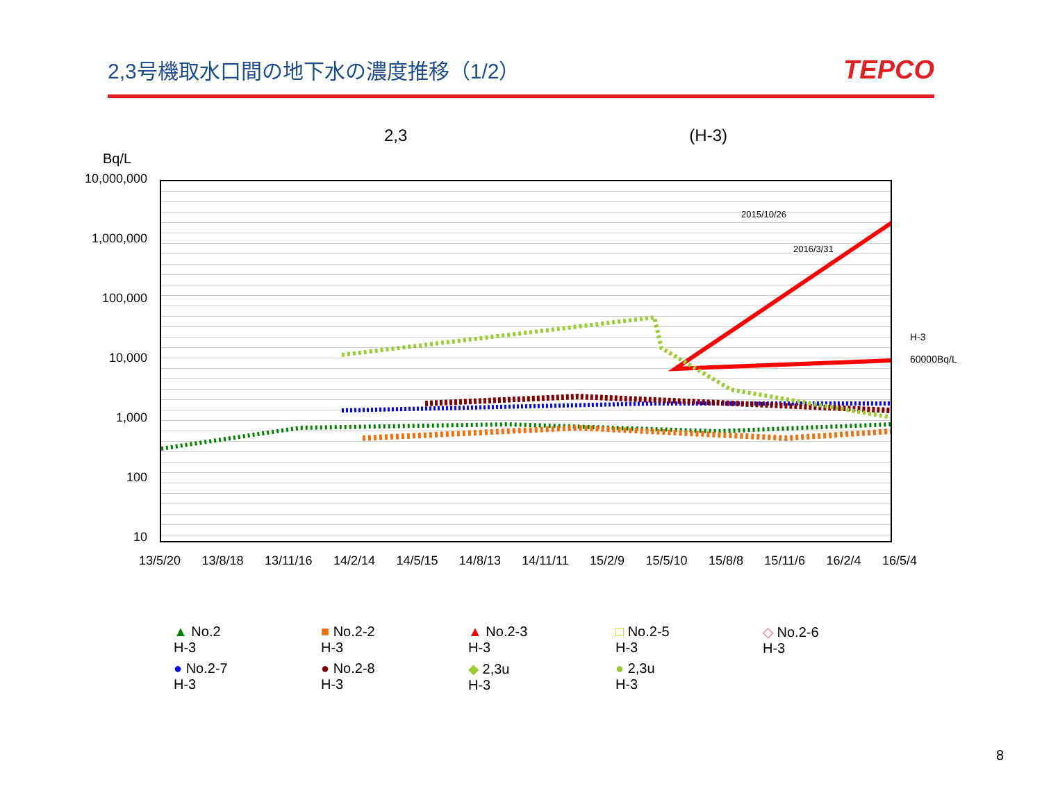2,3号機取水口間の地下水の濃度推移（1/2）
TEPCO
2,3 (H-3)
Bq/L
10,000,000
1,000,000
100,000
10,000
1,000
100
10
2015/10/26
2016/3/31
H-3
60000Bq/L
13/5/20 13/8/18 13/11/16 14/2/14 14/5/15 14/8/13 14/11/11 15/2/9 15/5/10 15/8/8 15/11/6 16/2/4 16/5/4
▲ No.2
H-3
■ No.2-2
H-3
▲ No.2-3
H-3
□ No.2-5
H-3
◇ No.2-6
H-3
● No.2-7
H-3
● No.2-8
H-3
◆ 2,3u
H-3
● 2,3u
H-3
8